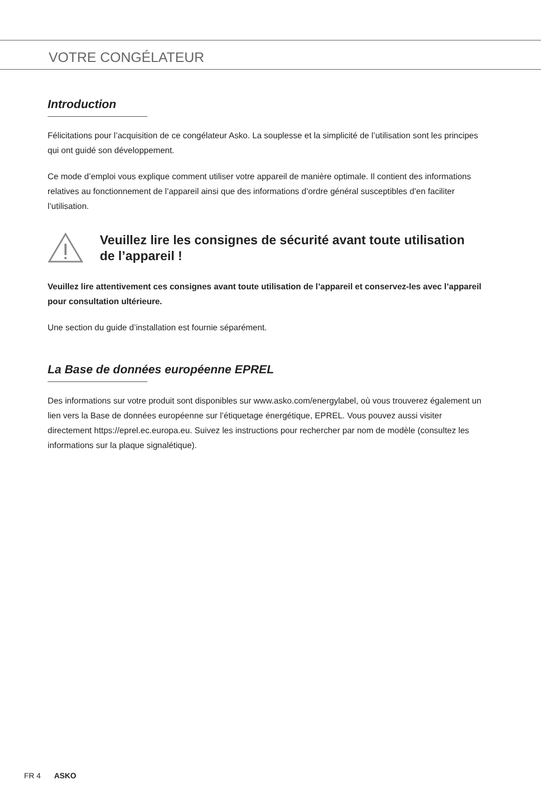VOTRE CONGÉLATEUR
Introduction
Félicitations pour l’acquisition de ce congélateur Asko. La souplesse et la simplicité de l’utilisation sont les principes qui ont guidé son développement.
Ce mode d’emploi vous explique comment utiliser votre appareil de manière optimale. Il contient des informations relatives au fonctionnement de l’appareil ainsi que des informations d’ordre général susceptibles d’en faciliter l’utilisation.
Veuillez lire les consignes de sécurité avant toute utilisation de l’appareil !
Veuillez lire attentivement ces consignes avant toute utilisation de l’appareil et conservez-les avec l’appareil pour consultation ultérieure.
Une section du guide d’installation est fournie séparément.
La Base de données européenne EPREL
Des informations sur votre produit sont disponibles sur www.asko.com/energylabel, où vous trouverez également un lien vers la Base de données européenne sur l’étiquetage énergétique, EPREL. Vous pouvez aussi visiter directement https://eprel.ec.europa.eu. Suivez les instructions pour rechercher par nom de modèle (consultez les informations sur la plaque signalétique).
FR 4 ASKO